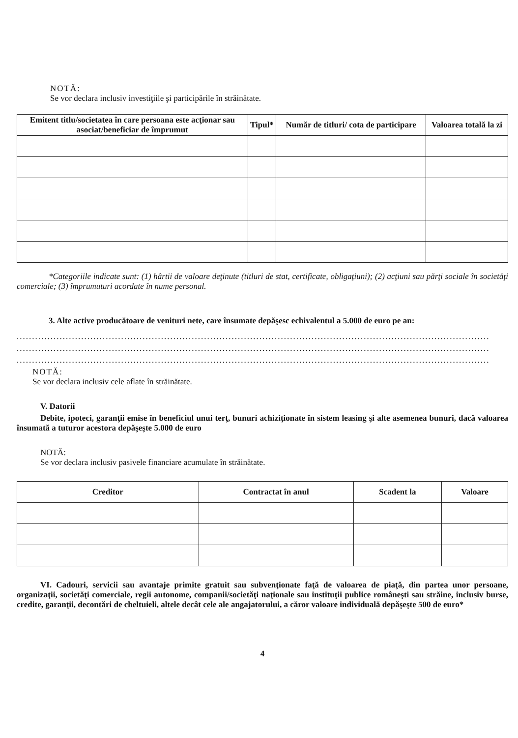NOTĂ:
Se vor declara inclusiv investiţiile şi participările în străinătate.
| Emitent titlu/societatea în care persoana este acţionar sau asociat/beneficiar de împrumut | Tipul* | Număr de titluri/ cota de participare | Valoarea totală la zi |
| --- | --- | --- | --- |
*Categoriile indicate sunt: (1) hârtii de valoare deţinute (titluri de stat, certificate, obligaţiuni); (2) acţiuni sau părţi sociale în societăţi comerciale; (3) împrumuturi acordate în nume personal.
3. Alte active producătoare de venituri nete, care însumate depăşesc echivalentul a 5.000 de euro pe an:
..........................................................................................................................................................
..........................................................................................................................................................
..........................................................................................................................................................
NOTĂ:
Se vor declara inclusiv cele aflate în străinătate.
V. Datorii
Debite, ipoteci, garanţii emise în beneficiul unui terţ, bunuri achiziţionate în sistem leasing şi alte asemenea bunuri, dacă valoarea însumată a tuturor acestora depăşeşte 5.000 de euro
NOTĂ:
Se vor declara inclusiv pasivele financiare acumulate în străinătate.
| Creditor | Contractat în anul | Scadent la | Valoare |
| --- | --- | --- | --- |
VI. Cadouri, servicii sau avantaje primite gratuit sau subvenţionate faţă de valoarea de piaţă, din partea unor persoane, organizaţii, societăţi comerciale, regii autonome, companii/societăţi naţionale sau instituţii publice româneşti sau străine, inclusiv burse, credite, garanţii, decontări de cheltuieli, altele decât cele ale angajatorului, a căror valoare individuală depăşeşte 500 de euro*
4